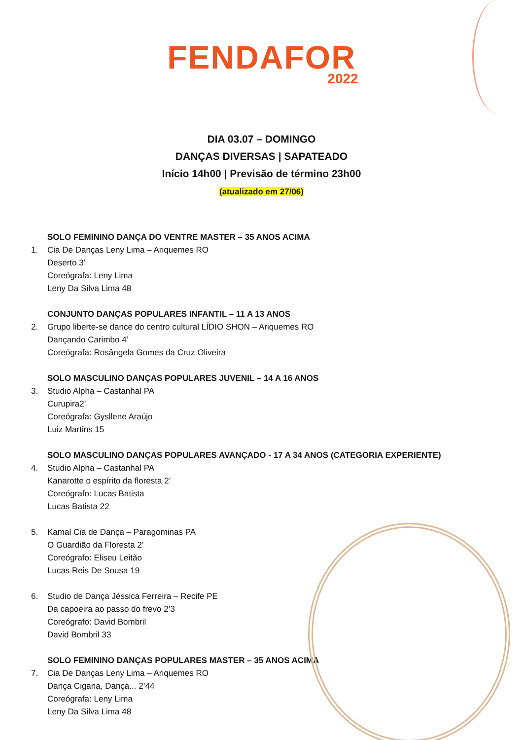FENDAFOR
2022
DIA 03.07 – DOMINGO
DANÇAS DIVERSAS | SAPATEADO
Início 14h00 | Previsão de término 23h00
(atualizado em 27/06)
SOLO FEMININO DANÇA DO VENTRE MASTER – 35 ANOS ACIMA
1. Cia De Danças Leny Lima – Ariquemes RO
Deserto 3’
Coreógrafa: Leny Lima
Leny Da Silva Lima 48
CONJUNTO DANÇAS POPULARES INFANTIL – 11 A 13 ANOS
2. Grupo liberte-se dance do centro cultural LÍDIO SHON – Ariquemes RO
Dançando Carimbo 4’
Coreógrafa: Rosângela Gomes da Cruz Oliveira
SOLO MASCULINO DANÇAS POPULARES JUVENIL – 14 A 16 ANOS
3. Studio Alpha – Castanhal PA
Curupira2’
Coreógrafa: Gysllene Araújo
Luiz Martins 15
SOLO MASCULINO DANÇAS POPULARES AVANÇADO - 17 A 34 ANOS (CATEGORIA EXPERIENTE)
4. Studio Alpha – Castanhal PA
Kanarotte o espírito da floresta 2’
Coreógrafo: Lucas Batista
Lucas Batista 22
5. Kamal Cia de Dança – Paragominas PA
O Guardião da Floresta 2’
Coreógrafo: Eliseu Leitão
Lucas Reis De Sousa 19
6. Studio de Dança Jéssica Ferreira – Recife PE
Da capoeira ao passo do frevo 2’3
Coreógrafo: David Bombril
David Bombril 33
SOLO FEMININO DANÇAS POPULARES MASTER – 35 ANOS ACIMA
7. Cia De Danças Leny Lima – Ariquemes RO
Dança Cigana, Dança... 2’44
Coreógrafa: Leny Lima
Leny Da Silva Lima 48